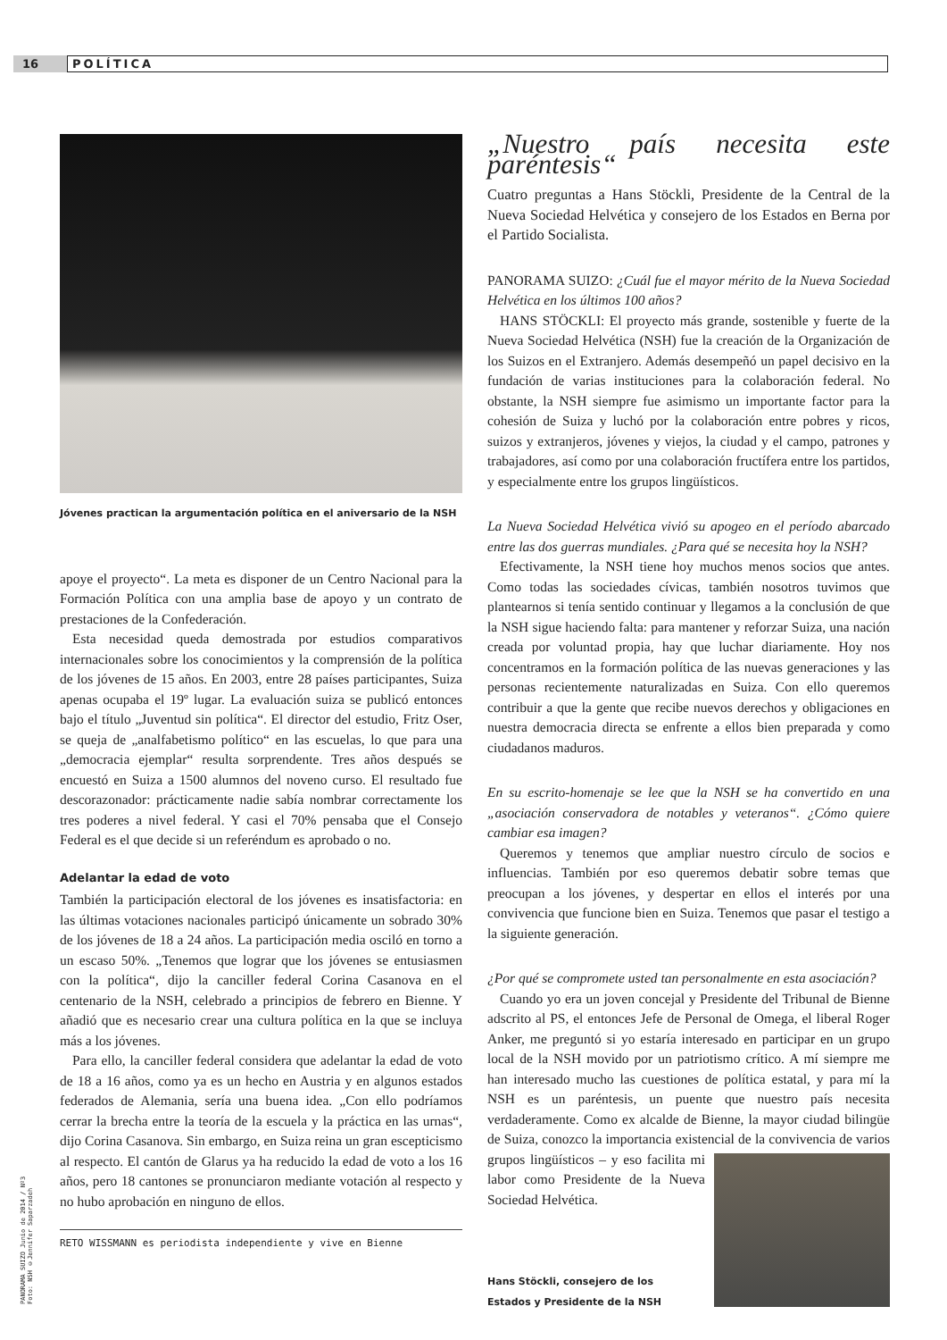16
POLÍTICA
PANORAMA SUIZO Junio de 2014 / Nº3
Foto: NSH ©Jennifer Saparzadeh
Jóvenes practican la argumentación política en el aniversario de la NSH
apoye el proyecto“. La meta es disponer de un Centro Nacional para la Formación Política con una amplia base de apoyo y un contrato de prestaciones de la Confederación.
Esta necesidad queda demostrada por estudios comparativos internacionales sobre los conocimientos y la comprensión de la política de los jóvenes de 15 años. En 2003, entre 28 países participantes, Suiza apenas ocupaba el 19º lugar. La evaluación suiza se publicó entonces bajo el título „Juventud sin política“. El director del estudio, Fritz Oser, se queja de „analfabetismo político“ en las escuelas, lo que para una „democracia ejemplar“ resulta sorprendente. Tres años después se encuestó en Suiza a 1500 alumnos del noveno curso. El resultado fue descorazonador: prácticamente nadie sabía nombrar correctamente los tres poderes a nivel federal. Y casi el 70% pensaba que el Consejo Federal es el que decide si un referéndum es aprobado o no.
Adelantar la edad de voto
También la participación electoral de los jóvenes es insatisfactoria: en las últimas votaciones nacionales participó únicamente un sobrado 30% de los jóvenes de 18 a 24 años. La participación media osciló en torno a un escaso 50%. „Tenemos que lograr que los jóvenes se entusiasmen con la política“, dijo la canciller federal Corina Casanova en el centenario de la NSH, celebrado a principios de febrero en Bienne. Y añadió que es necesario crear una cultura política en la que se incluya más a los jóvenes.
Para ello, la canciller federal considera que adelantar la edad de voto de 18 a 16 años, como ya es un hecho en Austria y en algunos estados federados de Alemania, sería una buena idea. „Con ello podríamos cerrar la brecha entre la teoría de la escuela y la práctica en las urnas“, dijo Corina Casanova. Sin embargo, en Suiza reina un gran escepticismo al respecto. El cantón de Glarus ya ha reducido la edad de voto a los 16 años, pero 18 cantones se pronunciaron mediante votación al respecto y no hubo aprobación en ninguno de ellos.
RETO WISSMANN es periodista independiente y vive en Bienne
„Nuestro país necesita este paréntesis“
Cuatro preguntas a Hans Stöckli, Presidente de la Central de la Nueva Sociedad Helvética y consejero de los Estados en Berna por el Partido Socialista.
PANORAMA SUIZO: ¿Cuál fue el mayor mérito de la Nueva Sociedad Helvética en los últimos 100 años?
HANS STÖCKLI: El proyecto más grande, sostenible y fuerte de la Nueva Sociedad Helvética (NSH) fue la creación de la Organización de los Suizos en el Extranjero. Además desempeñó un papel decisivo en la fundación de varias instituciones para la colaboración federal. No obstante, la NSH siempre fue asimismo un importante factor para la cohesión de Suiza y luchó por la colaboración entre pobres y ricos, suizos y extranjeros, jóvenes y viejos, la ciudad y el campo, patrones y trabajadores, así como por una colaboración fructífera entre los partidos, y especialmente entre los grupos lingüísticos.
La Nueva Sociedad Helvética vivió su apogeo en el período abarcado entre las dos guerras mundiales. ¿Para qué se necesita hoy la NSH?
Efectivamente, la NSH tiene hoy muchos menos socios que antes. Como todas las sociedades cívicas, también nosotros tuvimos que plantearnos si tenía sentido continuar y llegamos a la conclusión de que la NSH sigue haciendo falta: para mantener y reforzar Suiza, una nación creada por voluntad propia, hay que luchar diariamente. Hoy nos concentramos en la formación política de las nuevas generaciones y las personas recientemente naturalizadas en Suiza. Con ello queremos contribuir a que la gente que recibe nuevos derechos y obligaciones en nuestra democracia directa se enfrente a ellos bien preparada y como ciudadanos maduros.
En su escrito-homenaje se lee que la NSH se ha convertido en una „asociación conservadora de notables y veteranos“. ¿Cómo quiere cambiar esa imagen?
Queremos y tenemos que ampliar nuestro círculo de socios e influencias. También por eso queremos debatir sobre temas que preocupan a los jóvenes, y despertar en ellos el interés por una convivencia que funcione bien en Suiza. Tenemos que pasar el testigo a la siguiente generación.
¿Por qué se compromete usted tan personalmente en esta asociación?
Cuando yo era un joven concejal y Presidente del Tribunal de Bienne adscrito al PS, el entonces Jefe de Personal de Omega, el liberal Roger Anker, me preguntó si yo estaría interesado en participar en un grupo local de la NSH movido por un patriotismo crítico. A mí siempre me han interesado mucho las cuestiones de política estatal, y para mí la NSH es un paréntesis, un puente que nuestro país necesita verdaderamente. Como ex alcalde de Bienne, la mayor ciudad bilingüe de Suiza, conozco la importancia existencial de la convivencia de varios grupos lingüísticos – y eso facilita mi labor como Presidente de la Nueva Sociedad Helvética.
Hans Stöckli, consejero de los Estados y Presidente de la NSH